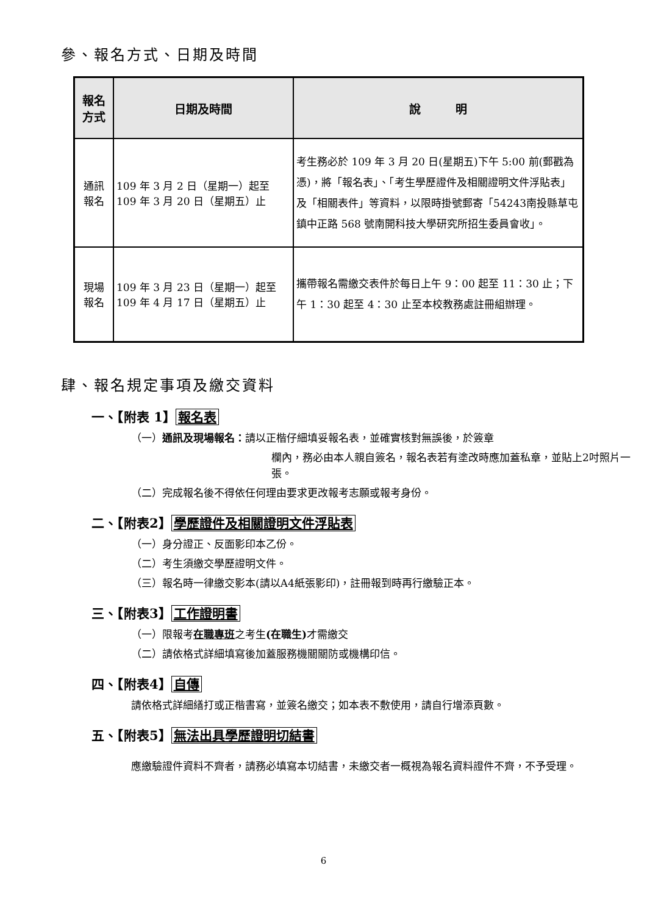參、報名方式、日期及時間
| 報名 方式 | 日期及時間 | 說 明 |
| --- | --- | --- |
| 通訊 報名 | 109 年 3 月 2 日（星期一）起至 109 年 3 月 20 日（星期五）止 | 考生務必於 109 年 3 月 20 日(星期五)下午 5:00 前(郵戳為憑)，將「報名表」、「考生學歷證件及相關證明文件浮貼表」及「相關表件」等資料，以限時掛號郵寄「54243南投縣草屯鎮中正路 568 號南開科技大學研究所招生委員會收」。 |
| 現場 報名 | 109 年 3 月 23 日（星期一）起至 109 年 4 月 17 日（星期五）止 | 攜帶報名需繳交表件於每日上午 9：00 起至 11：30 止；下午 1：30 起至 4：30 止至本校教務處註冊組辦理。 |
肆、報名規定事項及繳交資料
一、【附表 1】 報名表
（一）通訊及現場報名：請以正楷仔細填妥報名表，並確實核對無誤後，於簽章
欄內，務必由本人親自簽名，報名表若有塗改時應加蓋私章，並貼上2吋照片一張。
（二）完成報名後不得依任何理由要求更改報考志願或報考身份。
二、【附表2】 學歷證件及相關證明文件浮貼表
（一）身分證正、反面影印本乙份。
（二）考生須繳交學歷證明文件。
（三）報名時一律繳交影本(請以A4紙張影印)，註冊報到時再行繳驗正本。
三、【附表3】 工作證明書
（一）限報考在職專班之考生(在職生) 才需繳交
（二）請依格式詳細填寫後加蓋服務機關關防或機構印信。
四、【附表4】 自傳
請依格式詳細繕打或正楷書寫，並簽名繳交；如本表不敷使用，請自行增添頁數。
五、【附表5】 無法出具學歷證明切結書
應繳驗證件資料不齊者，請務必填寫本切結書，未繳交者一概視為報名資料證件不齊，不予受理。
6